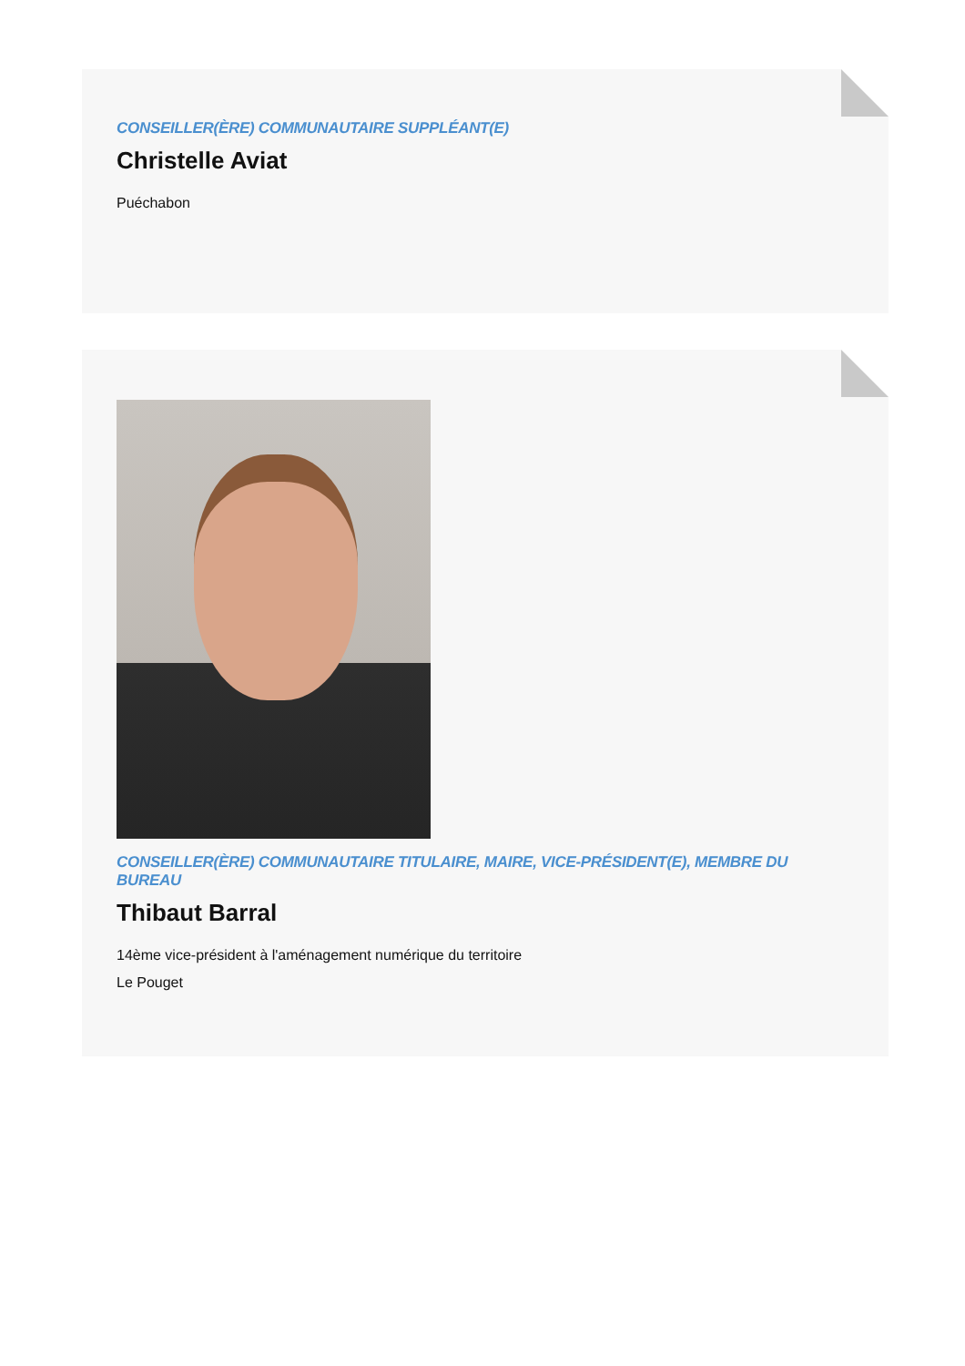CONSEILLER(ÈRE) COMMUNAUTAIRE SUPPLÉANT(E)
Christelle Aviat
Puéchabon
CONSEILLER(ÈRE) COMMUNAUTAIRE TITULAIRE, MAIRE, VICE-PRÉSIDENT(E), MEMBRE DU BUREAU
Thibaut Barral
14ème vice-président à l'aménagement numérique du territoire
Le Pouget